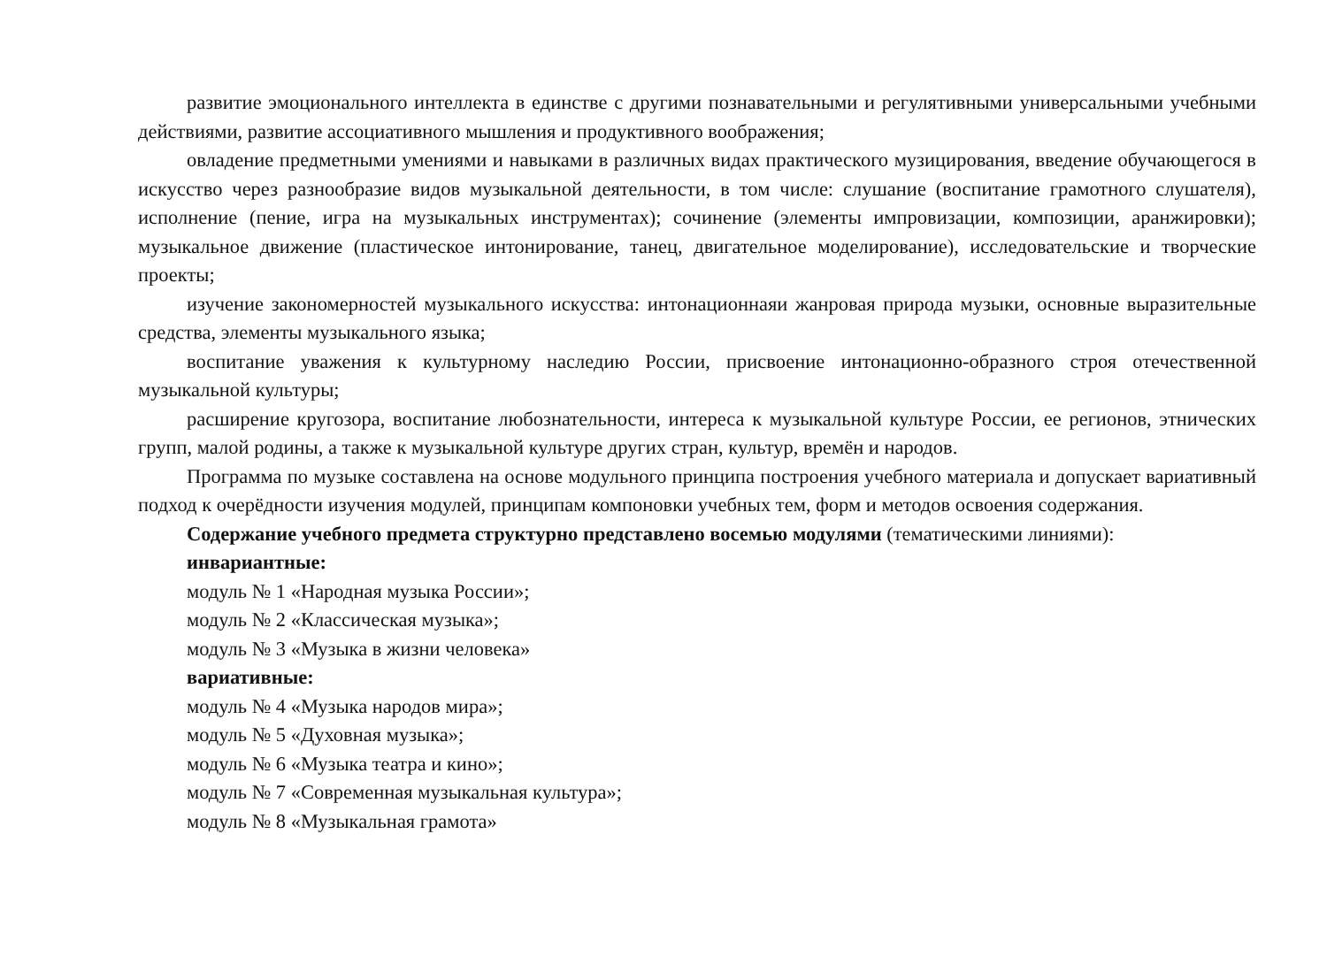развитие эмоционального интеллекта в единстве с другими познавательными и регулятивными универсальными учебными действиями, развитие ассоциативного мышления и продуктивного воображения;
овладение предметными умениями и навыками в различных видах практического музицирования, введение обучающегося в искусство через разнообразие видов музыкальной деятельности, в том числе: слушание (воспитание грамотного слушателя), исполнение (пение, игра на музыкальных инструментах); сочинение (элементы импровизации, композиции, аранжировки); музыкальное движение (пластическое интонирование, танец, двигательное моделирование), исследовательские и творческие проекты;
изучение закономерностей музыкального искусства: интонационнаяи жанровая природа музыки, основные выразительные средства, элементы музыкального языка;
воспитание уважения к культурному наследию России, присвоение интонационно-образного строя отечественной музыкальной культуры;
расширение кругозора, воспитание любознательности, интереса к музыкальной культуре России, ее регионов, этнических групп, малой родины, а также к музыкальной культуре других стран, культур, времён и народов.
Программа по музыке составлена на основе модульного принципа построения учебного материала и допускает вариативный подход к очерёдности изучения модулей, принципам компоновки учебных тем, форм и методов освоения содержания.
Содержание учебного предмета структурно представлено восемью модулями (тематическими линиями):
инвариантные:
модуль № 1 «Народная музыка России»;
модуль № 2 «Классическая музыка»;
модуль № 3 «Музыка в жизни человека»
вариативные:
модуль № 4 «Музыка народов мира»;
модуль № 5 «Духовная музыка»;
модуль № 6 «Музыка театра и кино»;
модуль № 7 «Современная музыкальная культура»;
модуль № 8 «Музыкальная грамота»